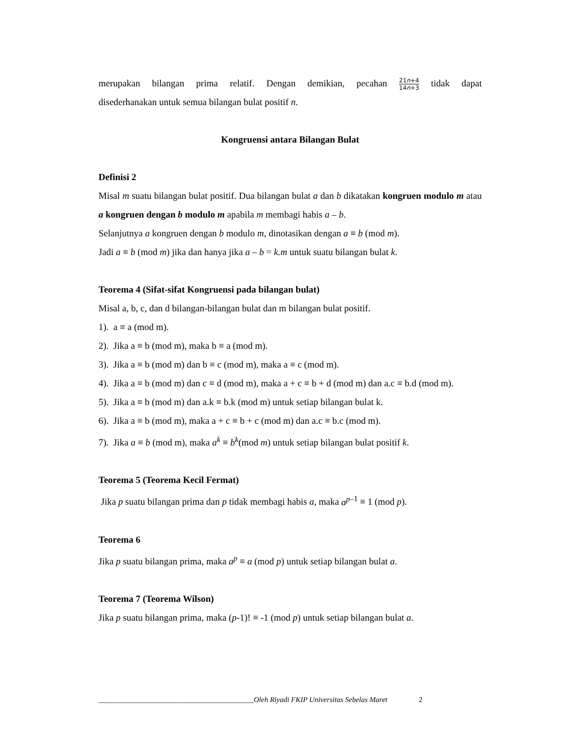merupakan bilangan prima relatif. Dengan demikian, pecahan 21n+4 14n+3 tidak dapat
disederhanakan untuk semua bilangan bulat positif n.
Kongruensi antara Bilangan Bulat
Definisi 2
Misal m suatu bilangan bulat positif. Dua bilangan bulat a dan b dikatakan kongruen modulo m atau a kongruen dengan b modulo m apabila m membagi habis a – b.
Selanjutnya a kongruen dengan b modulo m, dinotasikan dengan a ≡ b (mod m).
Jadi a ≡ b (mod m) jika dan hanya jika a – b = k.m untuk suatu bilangan bulat k.
Teorema 4 (Sifat-sifat Kongruensi pada bilangan bulat)
Misal a, b, c, dan d bilangan-bilangan bulat dan m bilangan bulat positif.
1). a ≡ a (mod m).
2). Jika a ≡ b (mod m), maka b ≡ a (mod m).
3). Jika a ≡ b (mod m) dan b ≡ c (mod m), maka a ≡ c (mod m).
4). Jika a ≡ b (mod m) dan c ≡ d (mod m), maka a + c ≡ b + d (mod m) dan a.c ≡ b.d (mod m).
5). Jika a ≡ b (mod m) dan a.k ≡ b.k (mod m) untuk setiap bilangan bulat k.
6). Jika a ≡ b (mod m), maka a + c ≡ b + c (mod m) dan a.c ≡ b.c (mod m).
7). Jika a ≡ b (mod m), maka a<sup>k</sup> ≡ b<sup>k</sup>(mod m) untuk setiap bilangan bulat positif k.
Teorema 5 (Teorema Kecil Fermat)
Jika p suatu bilangan prima dan p tidak membagi habis a, maka a<sup>p</sup><sup>–1</sup> ≡ 1 (mod p).
Teorema 6
Jika p suatu bilangan prima, maka a<sup>p</sup> ≡ a (mod p) untuk setiap bilangan bulat a.
Teorema 7 (Teorema Wilson)
Jika p suatu bilangan prima, maka (p-1)! ≡ -1 (mod p) untuk setiap bilangan bulat a.
__________________________________________Oleh Riyadi FKIP Universitas Sebelas Maret 2